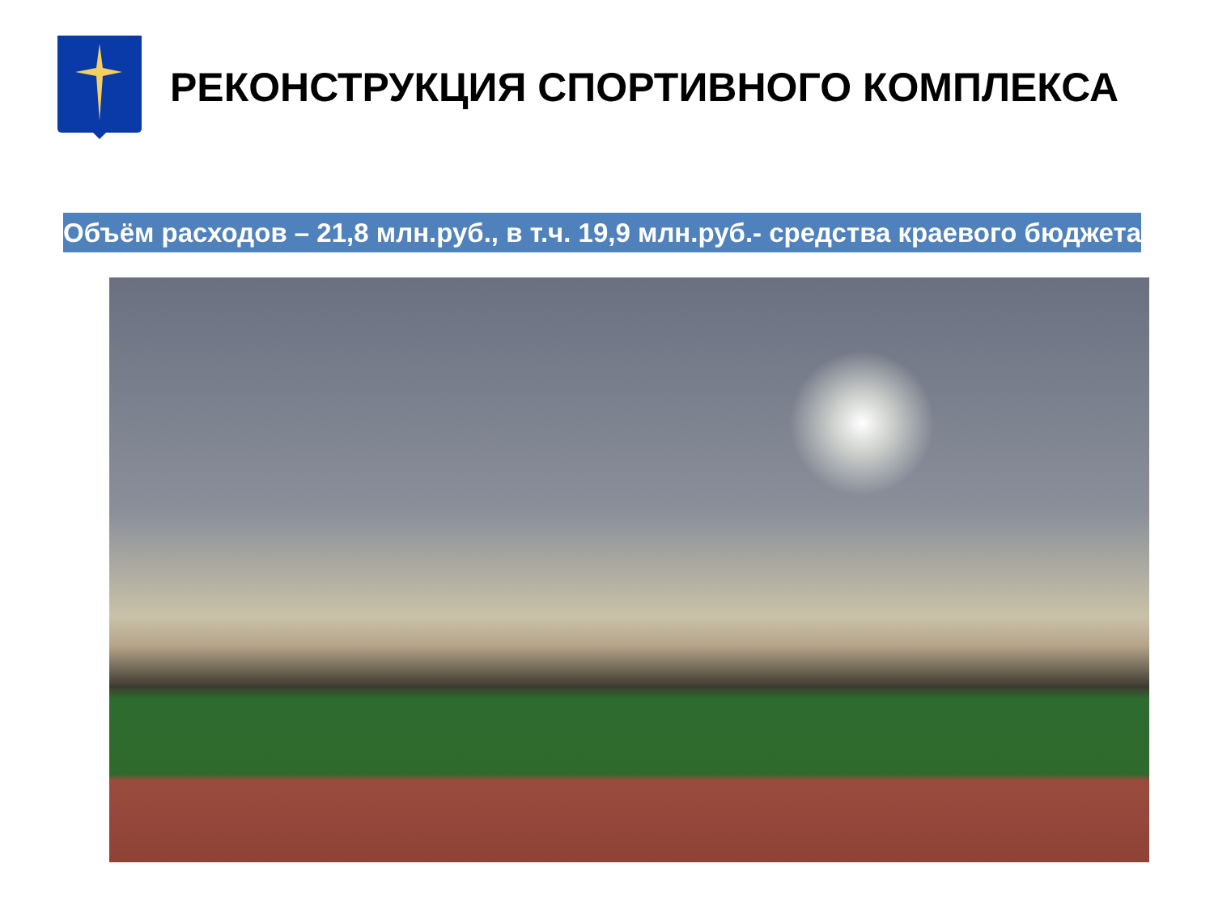РЕКОНСТРУКЦИЯ СПОРТИВНОГО КОМПЛЕКСА
Объём расходов – 21,8 млн.руб., в т.ч. 19,9 млн.руб.- средства краевого бюджета